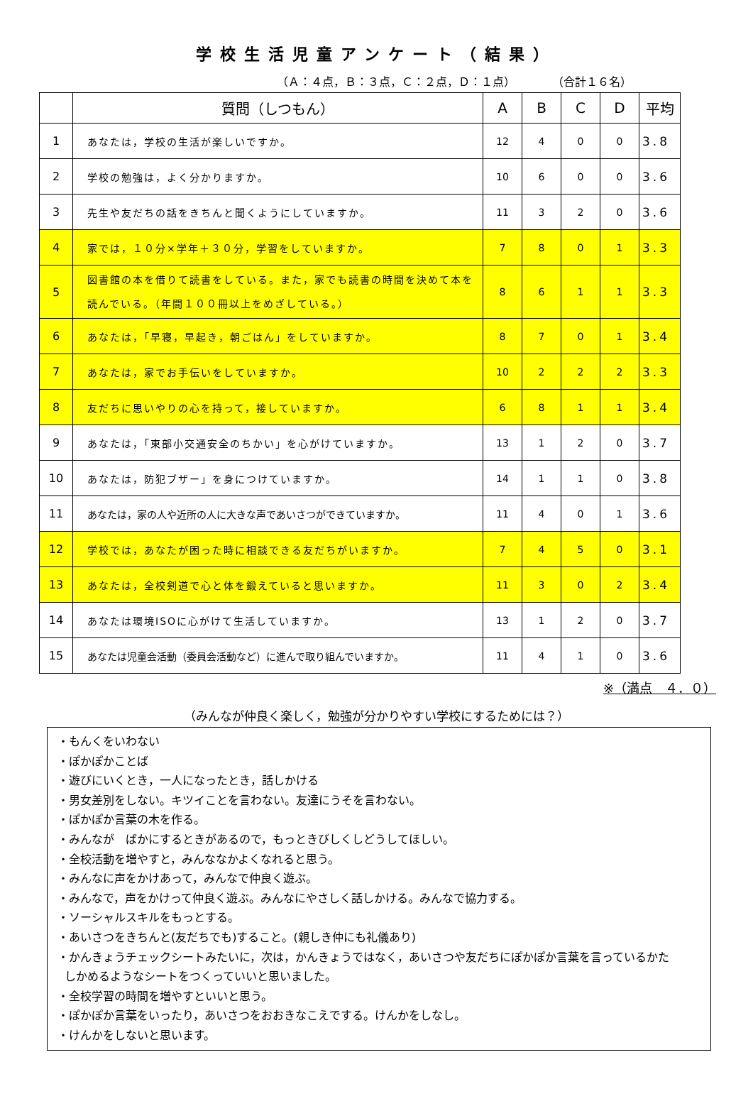学校生活児童アンケート（結果）
（Ａ：４点，Ｂ：３点，Ｃ：２点，Ｄ：１点） （合計１６名）
| | 質問（しつもん） | A | B | C | D | 平均 |
| --- | --- | --- | --- | --- | --- | --- |
| 1 | あなたは，学校の生活が楽しいですか。 | 12 | 4 | 0 | 0 | 3.8 |
| 2 | 学校の勉強は，よく分かりますか。 | 10 | 6 | 0 | 0 | 3.6 |
| 3 | 先生や友だちの話をきちんと聞くようにしていますか。 | 11 | 3 | 2 | 0 | 3.6 |
| 4 | 家では，１０分×学年＋３０分，学習をしていますか。 | 7 | 8 | 0 | 1 | 3.3 |
| 5 | 図書館の本を借りて読書をしている。また，家でも読書の時間を決めて本を読んでいる。（年間１００冊以上をめざしている。） | 8 | 6 | 1 | 1 | 3.3 |
| 6 | あなたは，「早寝，早起き，朝ごはん」をしていますか。 | 8 | 7 | 0 | 1 | 3.4 |
| 7 | あなたは，家でお手伝いをしていますか。 | 10 | 2 | 2 | 2 | 3.3 |
| 8 | 友だちに思いやりの心を持って，接していますか。 | 6 | 8 | 1 | 1 | 3.4 |
| 9 | あなたは，「東部小交通安全のちかい」を心がけていますか。 | 13 | 1 | 2 | 0 | 3.7 |
| 10 | あなたは，防犯ブザー」を身につけていますか。 | 14 | 1 | 1 | 0 | 3.8 |
| 11 | あなたは，家の人や近所の人に大きな声であいさつができていますか。 | 11 | 4 | 0 | 1 | 3.6 |
| 12 | 学校では，あなたが困った時に相談できる友だちがいますか。 | 7 | 4 | 5 | 0 | 3.1 |
| 13 | あなたは，全校剣道で心と体を鍛えていると思いますか。 | 11 | 3 | 0 | 2 | 3.4 |
| 14 | あなたは環境ISOに心がけて生活していますか。 | 13 | 1 | 2 | 0 | 3.7 |
| 15 | あなたは児童会活動（委員会活動など）に進んで取り組んでいますか。 | 11 | 4 | 1 | 0 | 3.6 |
※（満点　４．０）
（みんなが仲良く楽しく，勉強が分かりやすい学校にするためには？）
・もんくをいわない
・ぽかぽかことば
・遊びにいくとき，一人になったとき，話しかける
・男女差別をしない。キツイことを言わない。友達にうそを言わない。
・ぽかぽか言葉の木を作る。
・みんなが　ばかにするときがあるので，もっときびしくしどうしてほしい。
・全校活動を増やすと，みんななかよくなれると思う。
・みんなに声をかけあって，みんなで仲良く遊ぶ。
・みんなで，声をかけって仲良く遊ぶ。みんなにやさしく話しかける。みんなで協力する。
・ソーシャルスキルをもっとする。
・あいさつをきちんと(友だちでも)すること。(親しき仲にも礼儀あり)
・かんきょうチェックシートみたいに，次は，かんきょうではなく，あいさつや友だちにぽかぽか言葉を言っているかた
しかめるようなシートをつくっていいと思いました。
・全校学習の時間を増やすといいと思う。
・ぽかぽか言葉をいったり，あいさつをおおきなこえでする。けんかをしなし。
・けんかをしないと思います。